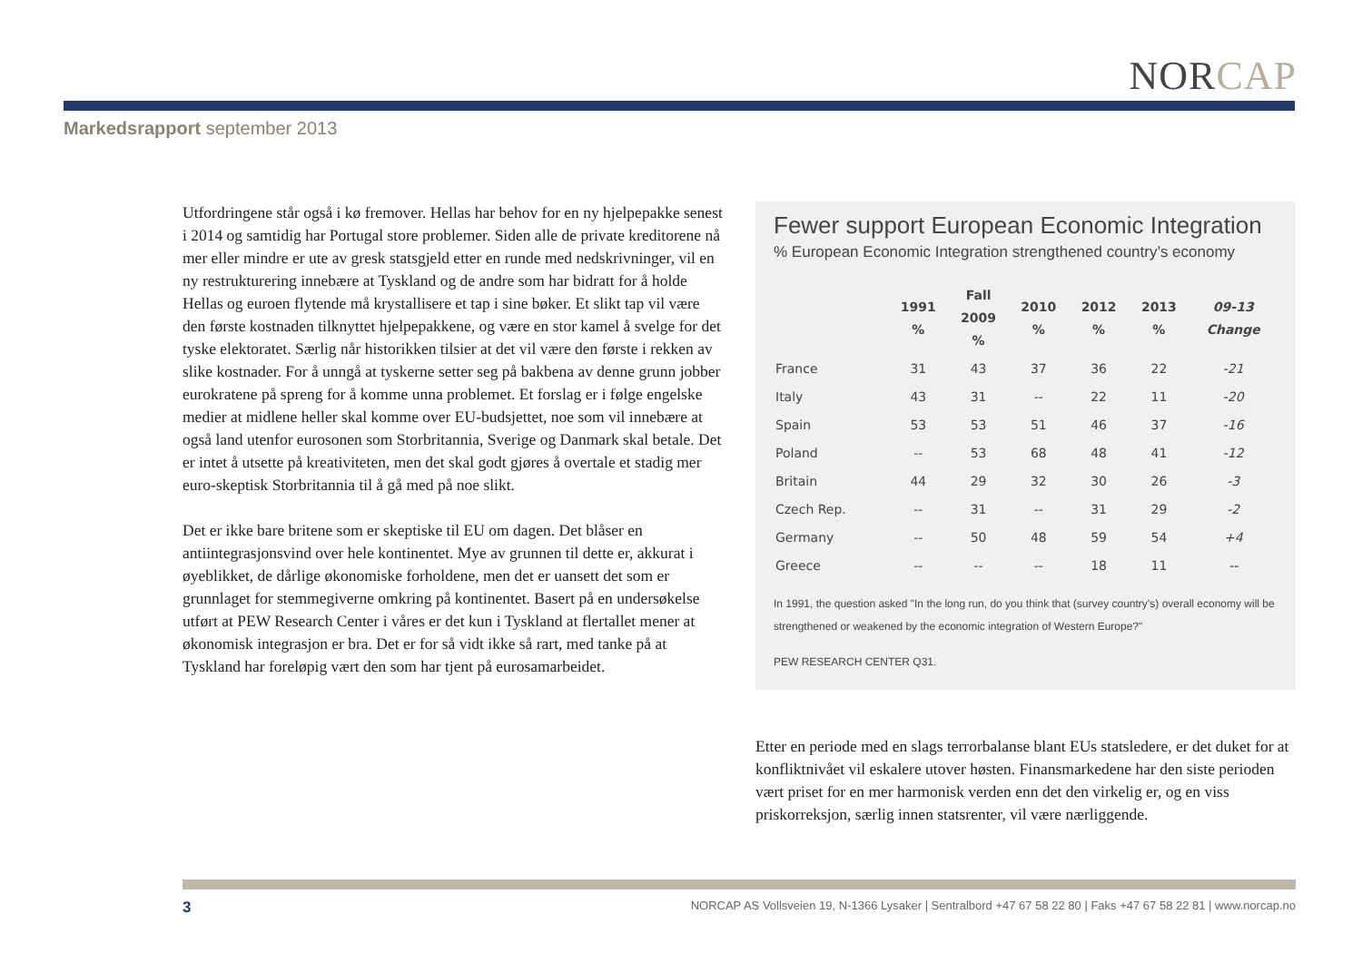NORCAP
Markedsrapport september 2013
Utfordringene står også i kø fremover. Hellas har behov for en ny hjelpepakke senest i 2014 og samtidig har Portugal store problemer. Siden alle de private kreditorene nå mer eller mindre er ute av gresk statsgjeld etter en runde med nedskrivninger, vil en ny restrukturering innebære at Tyskland og de andre som har bidratt for å holde Hellas og euroen flytende må krystallisere et tap i sine bøker. Et slikt tap vil være den første kostnaden tilknyttet hjelpepakkene, og være en stor kamel å svelge for det tyske elektoratet. Særlig når historikken tilsier at det vil være den første i rekken av slike kostnader. For å unngå at tyskerne setter seg på bakbena av denne grunn jobber eurokratene på spreng for å komme unna problemet. Et forslag er i følge engelske medier at midlene heller skal komme over EU-budsjettet, noe som vil innebære at også land utenfor eurosonen som Storbritannia, Sverige og Danmark skal betale. Det er intet å utsette på kreativiteten, men det skal godt gjøres å overtale et stadig mer euro-skeptisk Storbritannia til å gå med på noe slikt.
Det er ikke bare britene som er skeptiske til EU om dagen. Det blåser en antiintegrasjonsvind over hele kontinentet. Mye av grunnen til dette er, akkurat i øyeblikket, de dårlige økonomiske forholdene, men det er uansett det som er grunnlaget for stemmegiverne omkring på kontinentet. Basert på en undersøkelse utført at PEW Research Center i våres er det kun i Tyskland at flertallet mener at økonomisk integrasjon er bra. Det er for så vidt ikke så rart, med tanke på at Tyskland har foreløpig vært den som har tjent på eurosamarbeidet.
Fewer support European Economic Integration
% European Economic Integration strengthened country’s economy
| | 1991 % | Fall 2009 % | 2010 % | 2012 % | 2013 % | 09-13 Change |
| --- | --- | --- | --- | --- | --- | --- |
| France | 31 | 43 | 37 | 36 | 22 | -21 |
| Italy | 43 | 31 | -- | 22 | 11 | -20 |
| Spain | 53 | 53 | 51 | 46 | 37 | -16 |
| Poland | -- | 53 | 68 | 48 | 41 | -12 |
| Britain | 44 | 29 | 32 | 30 | 26 | -3 |
| Czech Rep. | -- | 31 | -- | 31 | 29 | -2 |
| Germany | -- | 50 | 48 | 59 | 54 | +4 |
| Greece | -- | -- | -- | 18 | 11 | -- |
In 1991, the question asked "In the long run, do you think that (survey country’s) overall economy will be strengthened or weakened by the economic integration of Western Europe?"
PEW RESEARCH CENTER Q31.
Etter en periode med en slags terrorbalanse blant EUs statsledere, er det duket for at konfliktnivået vil eskalere utover høsten. Finansmarkedene har den siste perioden vært priset for en mer harmonisk verden enn det den virkelig er, og en viss priskorreksjon, særlig innen statsrenter, vil være nærliggende.
3 NORCAP AS Vollsveien 19, N-1366 Lysaker | Sentralbord +47 67 58 22 80 | Faks +47 67 58 22 81 | www.norcap.no